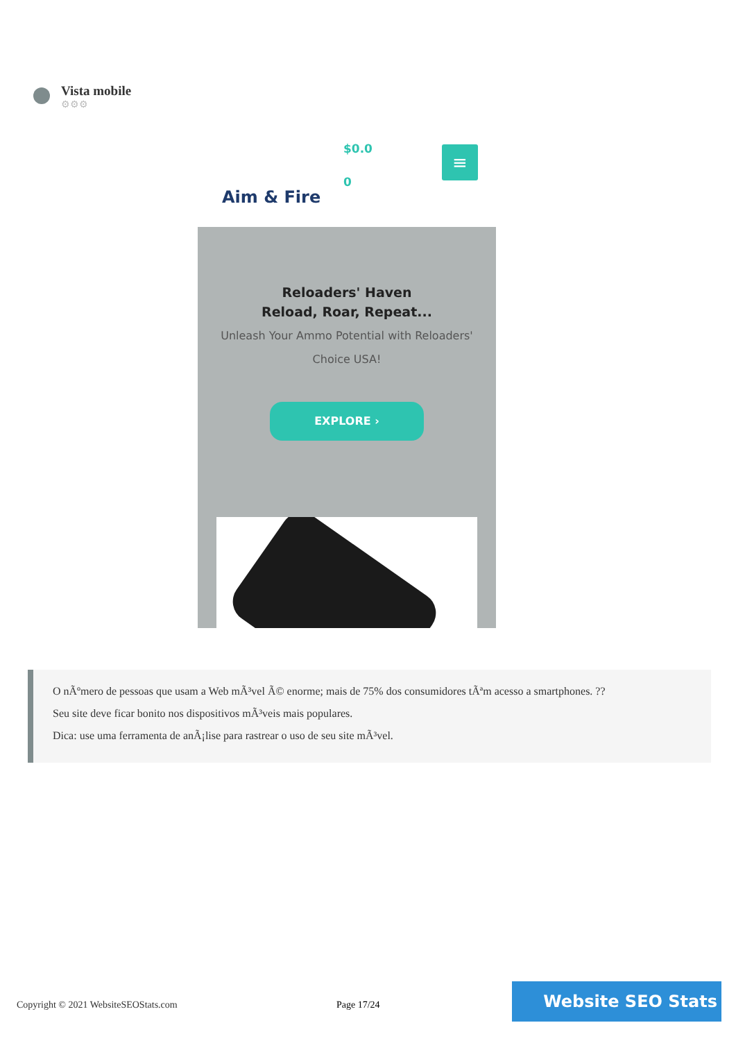Vista mobile
⚙⚙⚙
Aim & Fire
$0.0
0
≡
Reloaders' Haven
Reload, Roar, Repeat...
Unleash Your Ammo Potential with Reloaders' Choice USA!
EXPLORE ›
O nÃºmero de pessoas que usam a Web mÃ³vel Ã© enorme; mais de 75% dos consumidores tÃªm acesso a smartphones. ??
Seu site deve ficar bonito nos dispositivos mÃ³veis mais populares.
Dica: use uma ferramenta de anÃ¡lise para rastrear o uso de seu site mÃ³vel.
Copyright © 2021 WebsiteSEOStats.com
Page 17/24
Website SEO Stats